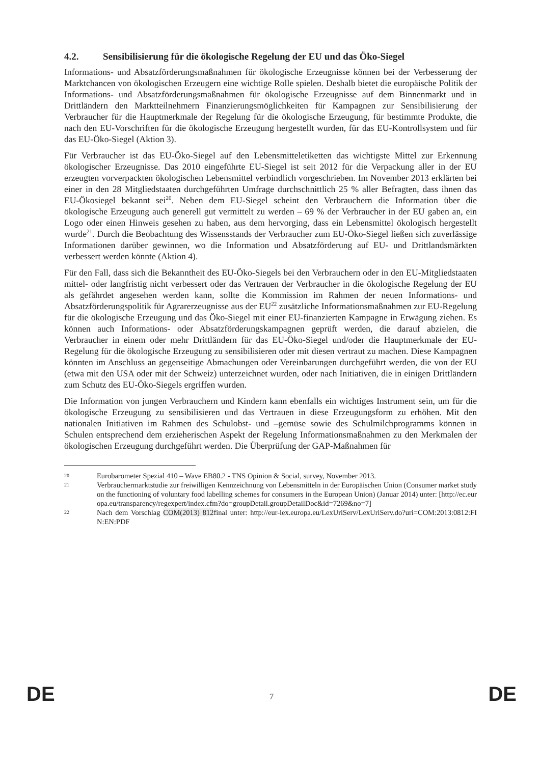4.2. Sensibilisierung für die ökologische Regelung der EU und das Öko-Siegel
Informations- und Absatzförderungsmaßnahmen für ökologische Erzeugnisse können bei der Verbesserung der Marktchancen von ökologischen Erzeugern eine wichtige Rolle spielen. Deshalb bietet die europäische Politik der Informations- und Absatzförderungsmaßnahmen für ökologische Erzeugnisse auf dem Binnenmarkt und in Drittländern den Marktteilnehmern Finanzierungsmöglichkeiten für Kampagnen zur Sensibilisierung der Verbraucher für die Hauptmerkmale der Regelung für die ökologische Erzeugung, für bestimmte Produkte, die nach den EU-Vorschriften für die ökologische Erzeugung hergestellt wurden, für das EU-Kontrollsystem und für das EU-Öko-Siegel (Aktion 3).
Für Verbraucher ist das EU-Öko-Siegel auf den Lebensmitteletiketten das wichtigste Mittel zur Erkennung ökologischer Erzeugnisse. Das 2010 eingeführte EU-Siegel ist seit 2012 für die Verpackung aller in der EU erzeugten vorverpackten ökologischen Lebensmittel verbindlich vorgeschrieben. Im November 2013 erklärten bei einer in den 28 Mitgliedstaaten durchgeführten Umfrage durchschnittlich 25 % aller Befragten, dass ihnen das EU-Ökosiegel bekannt sei<sup>20</sup>. Neben dem EU-Siegel scheint den Verbrauchern die Information über die ökologische Erzeugung auch generell gut vermittelt zu werden – 69 % der Verbraucher in der EU gaben an, ein Logo oder einen Hinweis gesehen zu haben, aus dem hervorging, dass ein Lebensmittel ökologisch hergestellt wurde<sup>21</sup>. Durch die Beobachtung des Wissensstands der Verbraucher zum EU-Öko-Siegel ließen sich zuverlässige Informationen darüber gewinnen, wo die Information und Absatzförderung auf EU- und Drittlandsmärkten verbessert werden könnte (Aktion 4).
Für den Fall, dass sich die Bekanntheit des EU-Öko-Siegels bei den Verbrauchern oder in den EU-Mitgliedstaaten mittel- oder langfristig nicht verbessert oder das Vertrauen der Verbraucher in die ökologische Regelung der EU als gefährdet angesehen werden kann, sollte die Kommission im Rahmen der neuen Informations- und Absatzförderungspolitik für Agrarerzeugnisse aus der EU<sup>22</sup> zusätzliche Informationsmaßnahmen zur EU-Regelung für die ökologische Erzeugung und das Öko-Siegel mit einer EU-finanzierten Kampagne in Erwägung ziehen. Es können auch Informations- oder Absatzförderungskampagnen geprüft werden, die darauf abzielen, die Verbraucher in einem oder mehr Drittländern für das EU-Öko-Siegel und/oder die Hauptmerkmale der EU-Regelung für die ökologische Erzeugung zu sensibilisieren oder mit diesen vertraut zu machen. Diese Kampagnen könnten im Anschluss an gegenseitige Abmachungen oder Vereinbarungen durchgeführt werden, die von der EU (etwa mit den USA oder mit der Schweiz) unterzeichnet wurden, oder nach Initiativen, die in einigen Drittländern zum Schutz des EU-Öko-Siegels ergriffen wurden.
Die Information von jungen Verbrauchern und Kindern kann ebenfalls ein wichtiges Instrument sein, um für die ökologische Erzeugung zu sensibilisieren und das Vertrauen in diese Erzeugungsform zu erhöhen. Mit den nationalen Initiativen im Rahmen des Schulobst- und –gemüse sowie des Schulmilchprogramms können in Schulen entsprechend dem erzieherischen Aspekt der Regelung Informationsmaßnahmen zu den Merkmalen der ökologischen Erzeugung durchgeführt werden. Die Überprüfung der GAP-Maßnahmen für
20
Eurobarometer Spezial 410 – Wave EB80.2 - TNS Opinion & Social, survey, November 2013.
21
Verbrauchermarktstudie zur freiwilligen Kennzeichnung von Lebensmitteln in der Europäischen Union (Consumer market study on the functioning of voluntary food labelling schemes for consumers in the European Union) (Januar 2014) unter: [http://ec.europa.eu/transparency/regexpert/index.cfm?do=groupDetail.groupDetailDoc&id=7269&no=7]
22
Nach dem Vorschlag COM(2013) 812final unter: http://eur-lex.europa.eu/LexUriServ/LexUriServ.do?uri=COM:2013:0812:FIN:EN:PDF
DE
7
DE